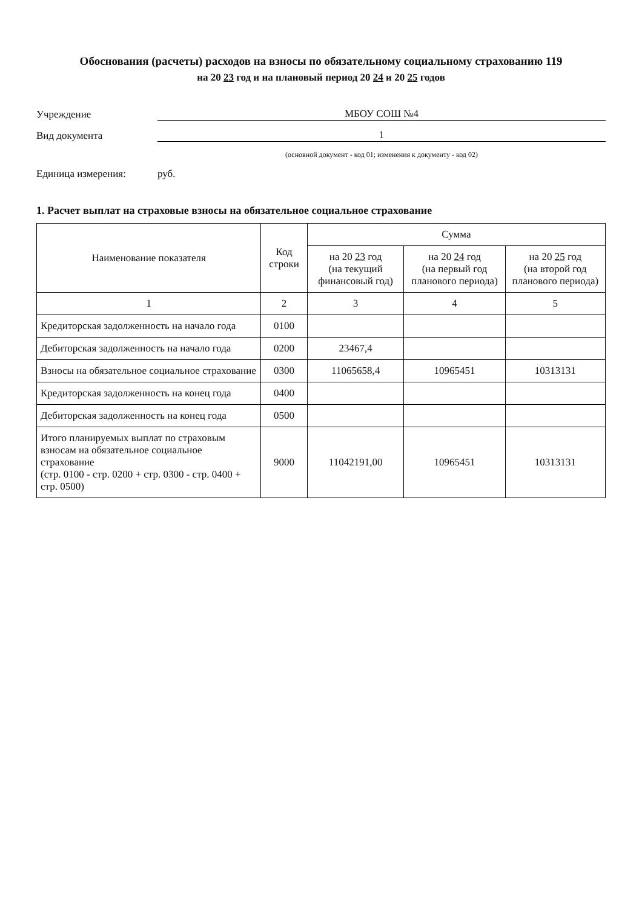Обоснования (расчеты) расходов на взносы по обязательному социальному страхованию 119
на 20 23 год и на плановый период 20 24 и 20 25 годов
Учреждение МБОУ СОШ №4
Вид документа 1
(основной документ - код 01; изменения к документу - код 02)
Единица измерения: руб.
1. Расчет выплат на страховые взносы на обязательное социальное страхование
| Наименование показателя | Код строки | Сумма | | |
| --- | --- | --- | --- | --- |
| | | на 20 23 год (на текущий финансовый год) | на 20 24 год (на первый год планового периода) | на 20 25 год (на второй год планового периода) |
| 1 | 2 | 3 | 4 | 5 |
| Кредиторская задолженность на начало года | 0100 | | | |
| Дебиторская задолженность на начало года | 0200 | 23467,4 | | |
| Взносы на обязательное социальное страхование | 0300 | 11065658,4 | 10965451 | 10313131 |
| Кредиторская задолженность на конец года | 0400 | | | |
| Дебиторская задолженность на конец года | 0500 | | | |
| Итого планируемых выплат по страховым взносам на обязательное социальное страхование (стр. 0100 - стр. 0200 + стр. 0300 - стр. 0400 + стр. 0500) | 9000 | 11042191,00 | 10965451 | 10313131 |